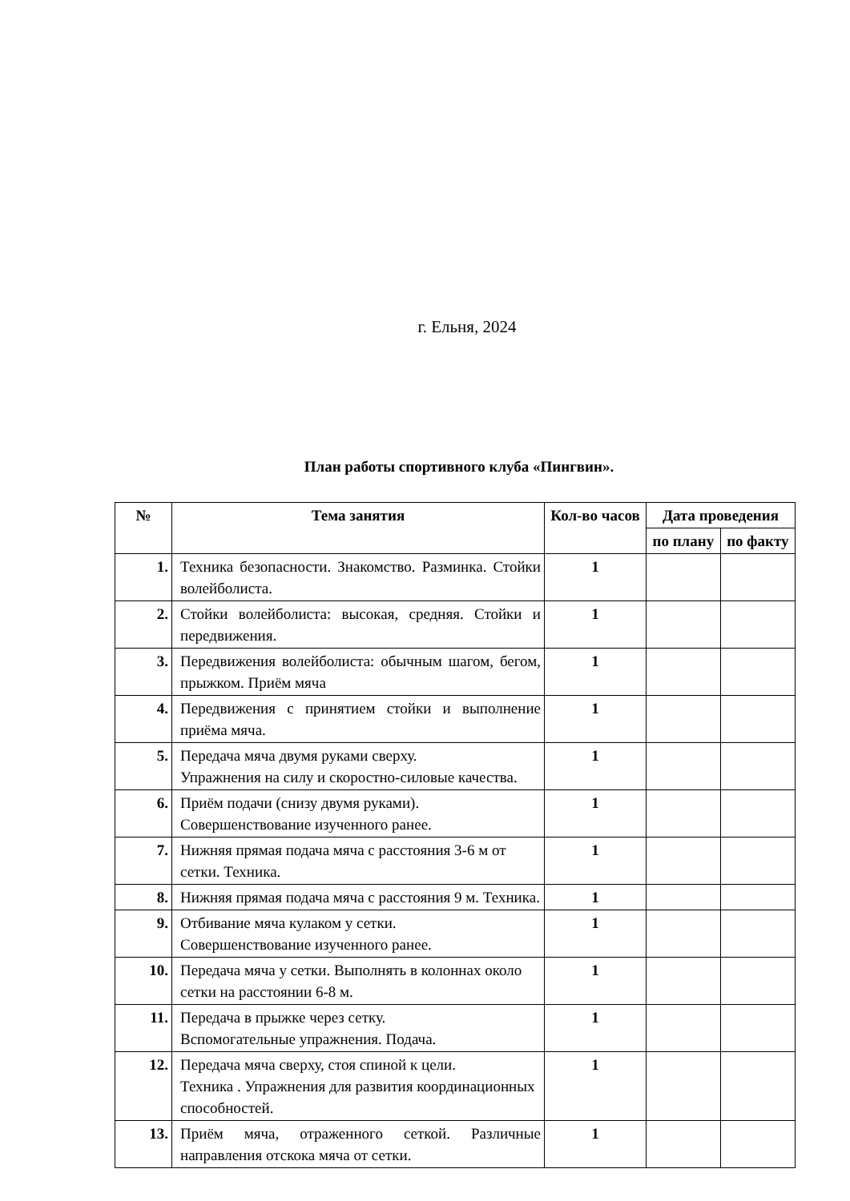г. Ельня, 2024
План работы спортивного клуба «Пингвин».
| № | Тема занятия | Кол-во часов | Дата проведения | |
| --- | --- | --- | --- | --- |
| | | | по плану | по факту |
| 1. | Техника безопасности. Знакомство. Разминка. Стойки волейболиста. | 1 | | |
| 2. | Стойки волейболиста: высокая, средняя. Стойки и передвижения. | 1 | | |
| 3. | Передвижения волейболиста: обычным шагом, бегом, прыжком. Приём мяча | 1 | | |
| 4. | Передвижения с принятием стойки и выполнение приёма мяча. | 1 | | |
| 5. | Передача мяча двумя руками сверху. Упражнения на силу и скоростно-силовые качества. | 1 | | |
| 6. | Приём подачи (снизу двумя руками). Совершенствование изученного ранее. | 1 | | |
| 7. | Нижняя прямая подача мяча с расстояния 3-6 м от сетки. Техника. | 1 | | |
| 8. | Нижняя прямая подача мяча с расстояния 9 м. Техника. | 1 | | |
| 9. | Отбивание мяча кулаком у сетки. Совершенствование изученного ранее. | 1 | | |
| 10. | Передача мяча у сетки. Выполнять в колоннах около сетки на расстоянии 6-8 м. | 1 | | |
| 11. | Передача в прыжке через сетку. Вспомогательные упражнения. Подача. | 1 | | |
| 12. | Передача мяча сверху, стоя спиной к цели. Техника . Упражнения для развития координационных способностей. | 1 | | |
| 13. | Приём мяча, отраженного сеткой. Различные направления отскока мяча от сетки. | 1 | | |